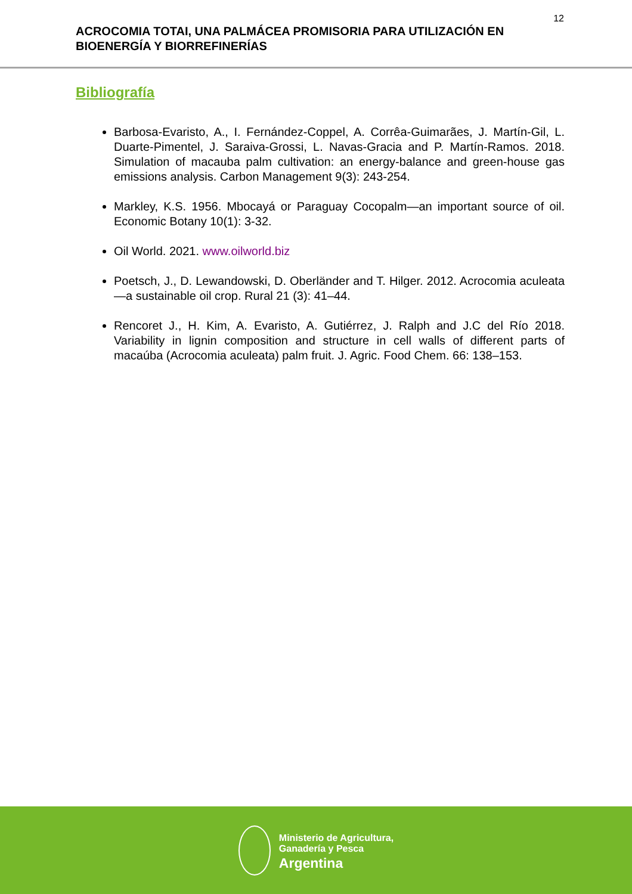12
ACROCOMIA TOTAI, UNA PALMÁCEA PROMISORIA PARA UTILIZACIÓN EN BIOENERGÍA Y BIORREFINERÍAS
Bibliografía
Barbosa-Evaristo, A., I. Fernández-Coppel, A. Corrêa-Guimarães, J. Martín-Gil, L. Duarte-Pimentel, J. Saraiva-Grossi, L. Navas-Gracia and P. Martín-Ramos. 2018. Simulation of macauba palm cultivation: an energy-balance and green-house gas emissions analysis. Carbon Management 9(3): 243-254.
Markley, K.S. 1956. Mbocayá or Paraguay Cocopalm—an important source of oil. Economic Botany 10(1): 3-32.
Oil World. 2021. www.oilworld.biz
Poetsch, J., D. Lewandowski, D. Oberländer and T. Hilger. 2012. Acrocomia aculeata—a sustainable oil crop. Rural 21 (3): 41–44.
Rencoret J., H. Kim, A. Evaristo, A. Gutiérrez, J. Ralph and J.C del Río 2018. Variability in lignin composition and structure in cell walls of different parts of macaúba (Acrocomia aculeata) palm fruit. J. Agric. Food Chem. 66: 138–153.
Ministerio de Agricultura,
Ganadería y Pesca
Argentina